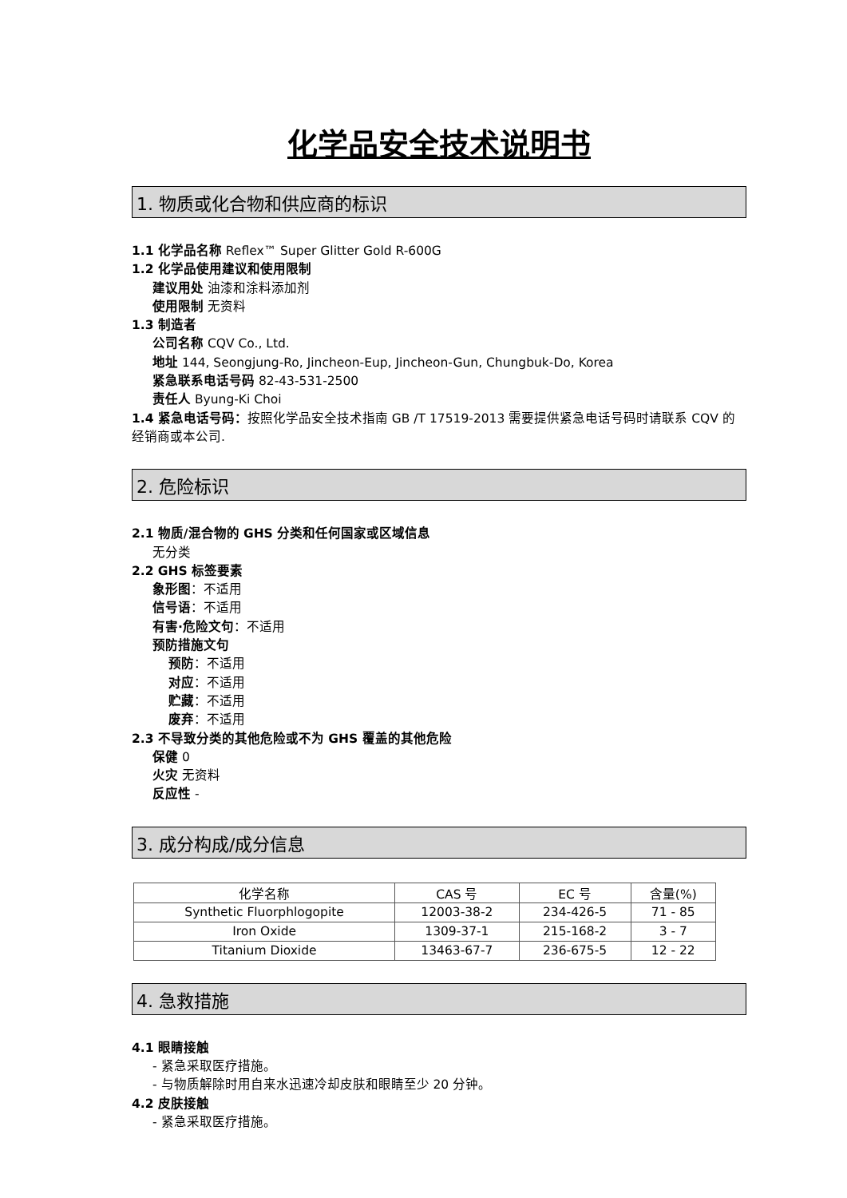化学品安全技术说明书
1. 物质或化合物和供应商的标识
1.1 化学品名称 Reflex™ Super Glitter Gold R-600G
1.2 化学品使用建议和使用限制
建议用处 油漆和涂料添加剂
使用限制 无资料
1.3 制造者
公司名称 CQV Co., Ltd.
地址 144, Seongjung-Ro, Jincheon-Eup, Jincheon-Gun, Chungbuk-Do, Korea
紧急联系电话号码 82-43-531-2500
责任人 Byung-Ki Choi
1.4 紧急电话号码：按照化学品安全技术指南 GB /T 17519-2013 需要提供紧急电话号码时请联系 CQV 的经销商或本公司.
2. 危险标识
2.1 物质/混合物的 GHS 分类和任何国家或区域信息
无分类
2.2 GHS 标签要素
象形图：不适用
信号语：不适用
有害·危险文句：不适用
预防措施文句
预防：不适用
对应：不适用
贮藏：不适用
废弃：不适用
2.3 不导致分类的其他危险或不为 GHS 覆盖的其他危险
保健 0
火灾 无资料
反应性 -
3. 成分构成/成分信息
| 化学名称 | CAS 号 | EC 号 | 含量(%) |
| Synthetic Fluorphlogopite | 12003-38-2 | 234-426-5 | 71 - 85 |
| Iron Oxide | 1309-37-1 | 215-168-2 | 3 - 7 |
| Titanium Dioxide | 13463-67-7 | 236-675-5 | 12 - 22 |
4. 急救措施
4.1 眼睛接触
- 紧急采取医疗措施。
- 与物质解除时用自来水迅速冷却皮肤和眼睛至少 20 分钟。
4.2 皮肤接触
- 紧急采取医疗措施。